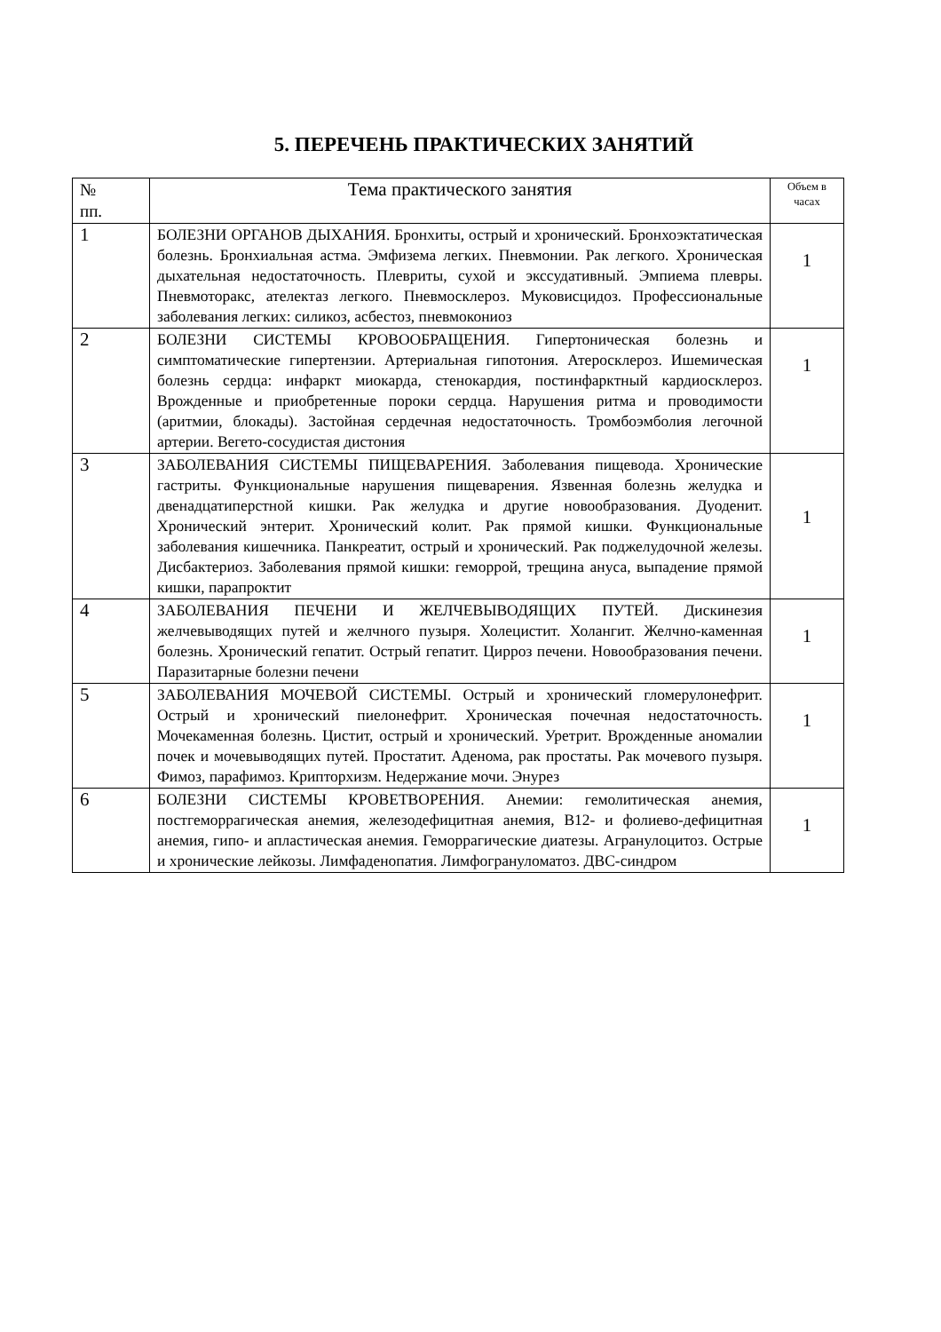5. ПЕРЕЧЕНЬ ПРАКТИЧЕСКИХ ЗАНЯТИЙ
| № пп. | Тема практического занятия | Объем в часах |
| --- | --- | --- |
| 1 | БОЛЕЗНИ ОРГАНОВ ДЫХАНИЯ. Бронхиты, острый и хронический. Бронхоэктатическая болезнь. Бронхиальная астма. Эмфизема легких. Пневмонии. Рак легкого. Хроническая дыхательная недостаточность. Плевриты, сухой и экссудативный. Эмпиема плевры. Пневмоторакс, ателектаз легкого. Пневмосклероз. Муковисцидоз. Профессиональные заболевания легких: силикоз, асбестоз, пневмокониоз | 1 |
| 2 | БОЛЕЗНИ СИСТЕМЫ КРОВООБРАЩЕНИЯ. Гипертоническая болезнь и симптоматические гипертензии. Артериальная гипотония. Атеросклероз. Ишемическая болезнь сердца: инфаркт миокарда, стенокардия, постинфарктный кардиосклероз. Врожденные и приобретенные пороки сердца. Нарушения ритма и проводимости (аритмии, блокады). Застойная сердечная недостаточность. Тромбоэмболия легочной артерии. Вегето-сосудистая дистония | 1 |
| 3 | ЗАБОЛЕВАНИЯ СИСТЕМЫ ПИЩЕВАРЕНИЯ. Заболевания пищевода. Хронические гастриты. Функциональные нарушения пищеварения. Язвенная болезнь желудка и двенадцатиперстной кишки. Рак желудка и другие новообразования. Дуоденит. Хронический энтерит. Хронический колит. Рак прямой кишки. Функциональные заболевания кишечника. Панкреатит, острый и хронический. Рак поджелудочной железы. Дисбактериоз. Заболевания прямой кишки: геморрой, трещина ануса, выпадение прямой кишки, парапроктит | 1 |
| 4 | ЗАБОЛЕВАНИЯ ПЕЧЕНИ И ЖЕЛЧЕВЫВОДЯЩИХ ПУТЕЙ. Дискинезия желчевыводящих путей и желчного пузыря. Холецистит. Холангит. Желчно-каменная болезнь. Хронический гепатит. Острый гепатит. Цирроз печени. Новообразования печени. Паразитарные болезни печени | 1 |
| 5 | ЗАБОЛЕВАНИЯ МОЧЕВОЙ СИСТЕМЫ. Острый и хронический гломерулонефрит. Острый и хронический пиелонефрит. Хроническая почечная недостаточность. Мочекаменная болезнь. Цистит, острый и хронический. Уретрит. Врожденные аномалии почек и мочевыводящих путей. Простатит. Аденома, рак простаты. Рак мочевого пузыря. Фимоз, парафимоз. Крипторхизм. Недержание мочи. Энурез | 1 |
| 6 | БОЛЕЗНИ СИСТЕМЫ КРОВЕТВОРЕНИЯ. Анемии: гемолитическая анемия, постгеморрагическая анемия, железодефицитная анемия, В12- и фолиево-дефицитная анемия, гипо- и апластическая анемия. Геморрагические диатезы. Агранулоцитоз. Острые и хронические лейкозы. Лимфаденопатия. Лимфогрануломатоз. ДВС-синдром | 1 |